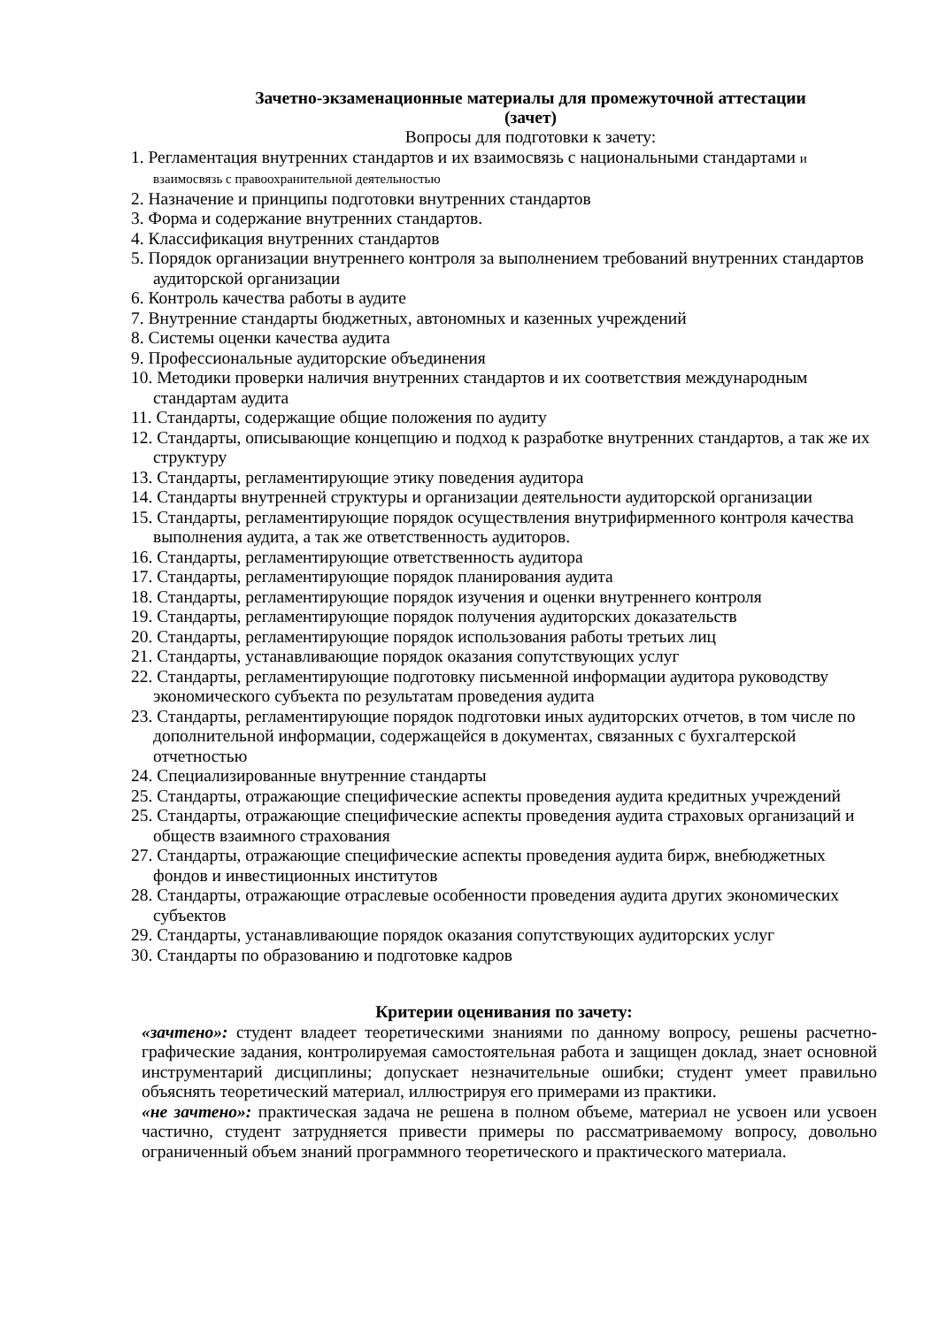Зачетно-экзаменационные материалы для промежуточной аттестации
(зачет)
Вопросы для подготовки к зачету:
1. Регламентация внутренних стандартов и их взаимосвязь с национальными стандартами и взаимосвязь с правоохранительной деятельностью
2. Назначение и принципы подготовки внутренних стандартов
3. Форма и содержание внутренних стандартов.
4. Классификация внутренних стандартов
5. Порядок организации внутреннего контроля за выполнением требований внутренних стандартов аудиторской организации
6. Контроль качества работы в аудите
7. Внутренние стандарты бюджетных, автономных и казенных учреждений
8. Системы оценки качества аудита
9. Профессиональные аудиторские объединения
10. Методики проверки наличия внутренних стандартов и их соответствия международным стандартам аудита
11. Стандарты, содержащие общие положения по аудиту
12. Стандарты, описывающие концепцию и подход к разработке внутренних стандартов, а так же их структуру
13. Стандарты, регламентирующие этику поведения аудитора
14. Стандарты внутренней структуры и организации деятельности аудиторской организации
15. Стандарты, регламентирующие порядок осуществления внутрифирменного контроля качества выполнения аудита, а так же ответственность аудиторов.
16. Стандарты, регламентирующие ответственность аудитора
17. Стандарты, регламентирующие порядок планирования аудита
18. Стандарты, регламентирующие порядок изучения и оценки внутреннего контроля
19. Стандарты, регламентирующие порядок получения аудиторских доказательств
20. Стандарты, регламентирующие порядок использования работы третьих лиц
21. Стандарты, устанавливающие порядок оказания сопутствующих услуг
22. Стандарты, регламентирующие подготовку письменной информации аудитора руководству экономического субъекта по результатам проведения аудита
23. Стандарты, регламентирующие порядок подготовки иных аудиторских отчетов, в том числе по дополнительной информации, содержащейся в документах, связанных с бухгалтерской отчетностью
24. Специализированные внутренние стандарты
25. Стандарты, отражающие специфические аспекты проведения аудита кредитных учреждений
25. Стандарты, отражающие специфические аспекты проведения аудита страховых организаций и обществ взаимного страхования
27. Стандарты, отражающие специфические аспекты проведения аудита бирж, внебюджетных фондов и инвестиционных институтов
28. Стандарты, отражающие отраслевые особенности проведения аудита других экономических субъектов
29. Стандарты, устанавливающие порядок оказания сопутствующих аудиторских услуг
30. Стандарты по образованию и подготовке кадров
Критерии оценивания по зачету:
«зачтено»: студент владеет теоретическими знаниями по данному вопросу, решены расчетно-графические задания, контролируемая самостоятельная работа и защищен доклад, знает основной инструментарий дисциплины; допускает незначительные ошибки; студент умеет правильно объяснять теоретический материал, иллюстрируя его примерами из практики.
«не зачтено»: практическая задача не решена в полном объеме, материал не усвоен или усвоен частично, студент затрудняется привести примеры по рассматриваемому вопросу, довольно ограниченный объем знаний программного теоретического и практического материала.